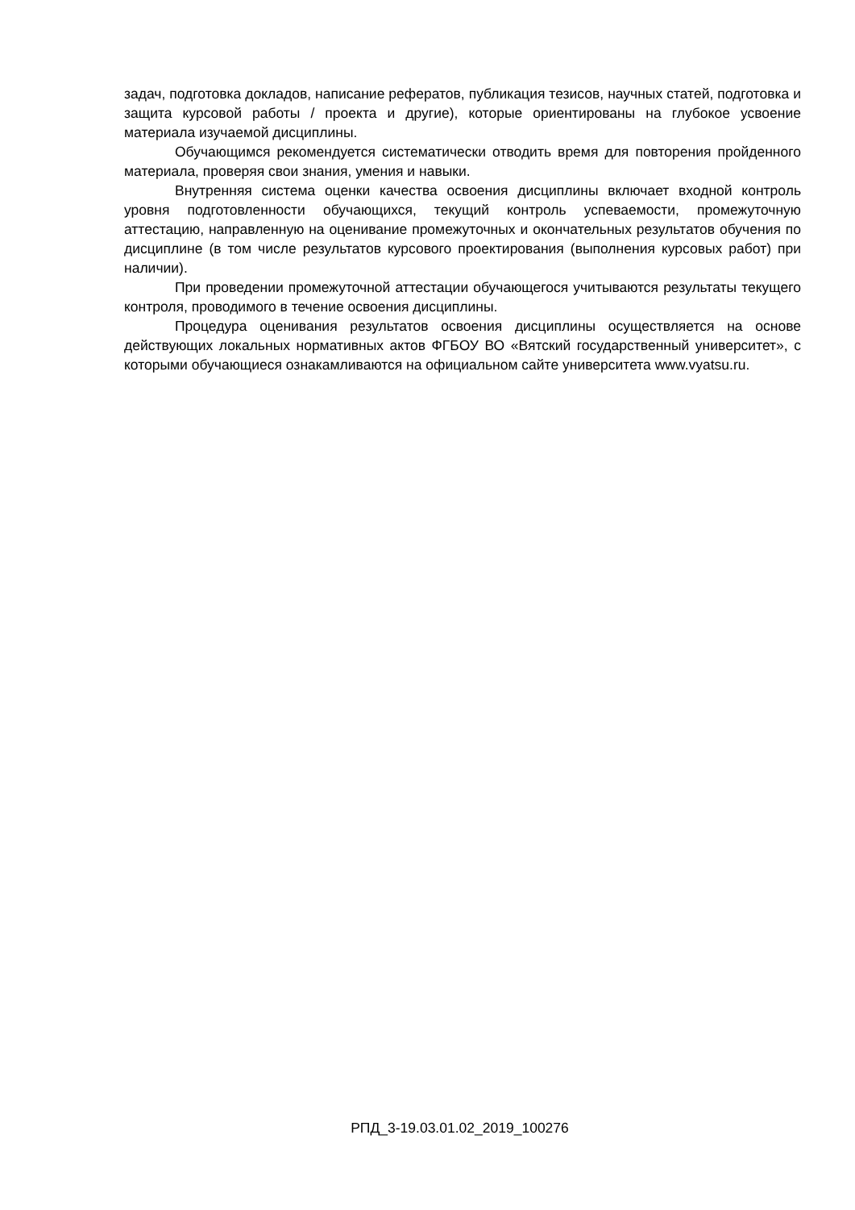задач, подготовка докладов, написание рефератов, публикация тезисов, научных статей, подготовка и защита курсовой работы / проекта и другие), которые ориентированы на глубокое усвоение материала изучаемой дисциплины.
Обучающимся рекомендуется систематически отводить время для повторения пройденного материала, проверяя свои знания, умения и навыки.
Внутренняя система оценки качества освоения дисциплины включает входной контроль уровня подготовленности обучающихся, текущий контроль успеваемости, промежуточную аттестацию, направленную на оценивание промежуточных и окончательных результатов обучения по дисциплине (в том числе результатов курсового проектирования (выполнения курсовых работ) при наличии).
При проведении промежуточной аттестации обучающегося учитываются результаты текущего контроля, проводимого в течение освоения дисциплины.
Процедура оценивания результатов освоения дисциплины осуществляется на основе действующих локальных нормативных актов ФГБОУ ВО «Вятский государственный университет», с которыми обучающиеся ознакамливаются на официальном сайте университета www.vyatsu.ru.
РПД_3-19.03.01.02_2019_100276